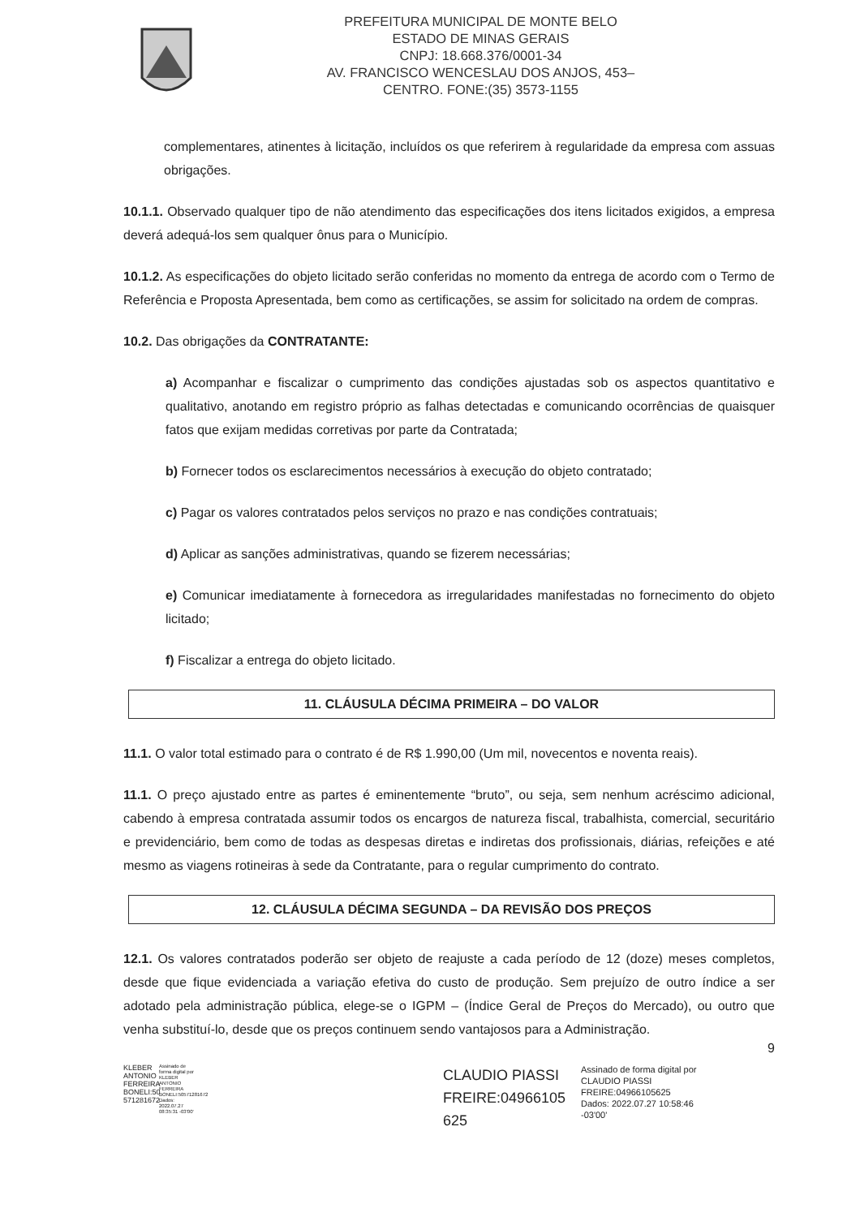PREFEITURA MUNICIPAL DE MONTE BELO
ESTADO DE MINAS GERAIS
CNPJ: 18.668.376/0001-34
AV. FRANCISCO WENCESLAU DOS ANJOS, 453–
CENTRO. FONE:(35) 3573-1155
complementares, atinentes à licitação, incluídos os que referirem à regularidade da empresa com assuas obrigações.
10.1.1. Observado qualquer tipo de não atendimento das especificações dos itens licitados exigidos, a empresa deverá adequá-los sem qualquer ônus para o Município.
10.1.2. As especificações do objeto licitado serão conferidas no momento da entrega de acordo com o Termo de Referência e Proposta Apresentada, bem como as certificações, se assim for solicitado na ordem de compras.
10.2. Das obrigações da CONTRATANTE:
a) Acompanhar e fiscalizar o cumprimento das condições ajustadas sob os aspectos quantitativo e qualitativo, anotando em registro próprio as falhas detectadas e comunicando ocorrências de quaisquer fatos que exijam medidas corretivas por parte da Contratada;
b) Fornecer todos os esclarecimentos necessários à execução do objeto contratado;
c) Pagar os valores contratados pelos serviços no prazo e nas condições contratuais;
d) Aplicar as sanções administrativas, quando se fizerem necessárias;
e) Comunicar imediatamente à fornecedora as irregularidades manifestadas no fornecimento do objeto licitado;
f) Fiscalizar a entrega do objeto licitado.
11. CLÁUSULA DÉCIMA PRIMEIRA – DO VALOR
11.1. O valor total estimado para o contrato é de R$ 1.990,00 (Um mil, novecentos e noventa reais).
11.1. O preço ajustado entre as partes é eminentemente “bruto”, ou seja, sem nenhum acréscimo adicional, cabendo à empresa contratada assumir todos os encargos de natureza fiscal, trabalhista, comercial, securitário e previdenciário, bem como de todas as despesas diretas e indiretas dos profissionais, diárias, refeições e até mesmo as viagens rotineiras à sede da Contratante, para o regular cumprimento do contrato.
12. CLÁUSULA DÉCIMA SEGUNDA – DA REVISÃO DOS PREÇOS
12.1. Os valores contratados poderão ser objeto de reajuste a cada período de 12 (doze) meses completos, desde que fique evidenciada a variação efetiva do custo de produção. Sem prejuízo de outro índice a ser adotado pela administração pública, elege-se o IGPM – (Índice Geral de Preços do Mercado), ou outro que venha substituí-lo, desde que os preços continuem sendo vantajosos para a Administração.
9
KLEBER ANTONIO FERREIRA BONELI:50 571281672
Assinado de forma digital por KLEBER ANTONIO FERREIRA BONELI:50571281672 Dados: 2022.07.27 08:35:31 -03'00'
CLAUDIO PIASSI FREIRE:04966105 625
Assinado de forma digital por
CLAUDIO PIASSI
FREIRE:04966105625
Dados: 2022.07.27 10:58:46
-03'00'